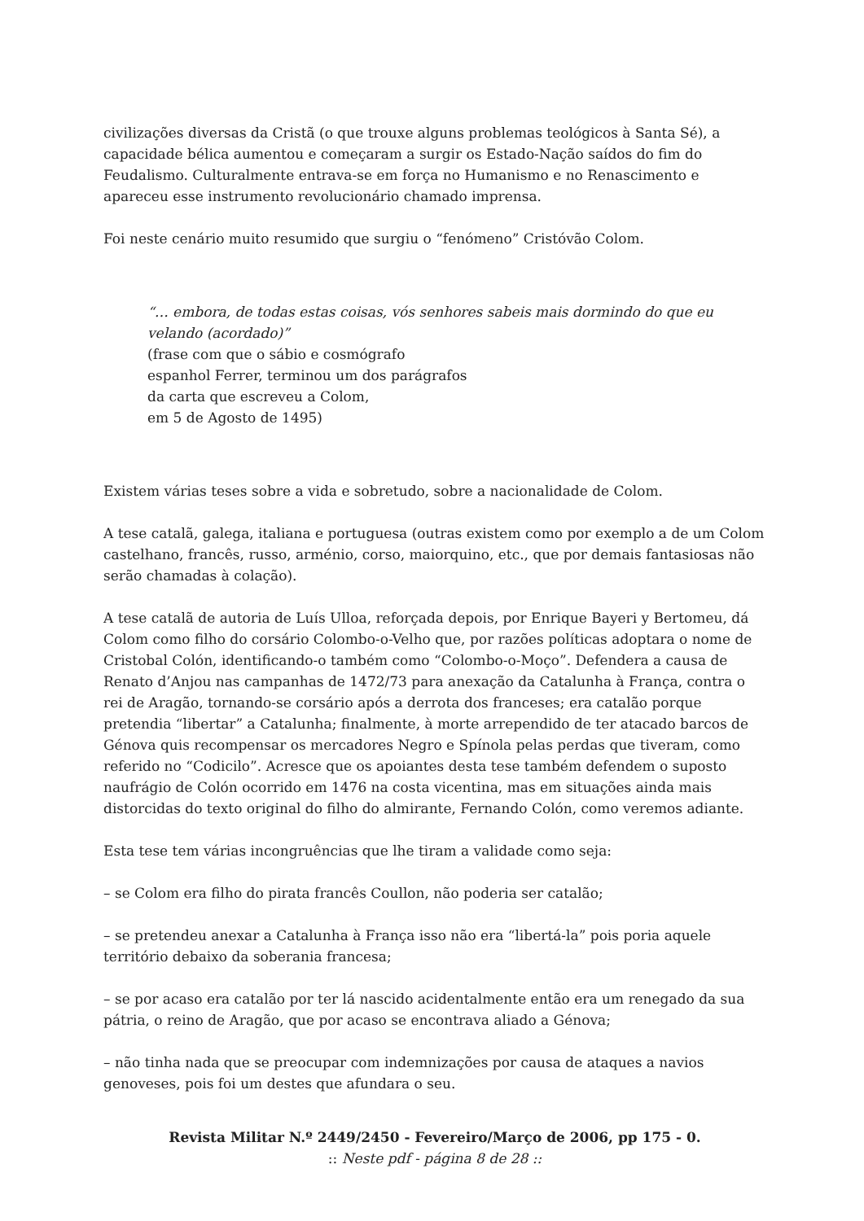civilizações diversas da Cristã (o que trouxe alguns problemas teológicos à Santa Sé), a capacidade bélica aumentou e começaram a surgir os Estado-Nação saídos do fim do Feudalismo. Culturalmente entrava-se em força no Humanismo e no Renascimento e apareceu esse instrumento revolucionário chamado imprensa.
Foi neste cenário muito resumido que surgiu o “fenómeno” Cristóvão Colom.
“… embora, de todas estas coisas, vós senhores sabeis mais dormindo do que eu velando (acordado)”
(frase com que o sábio e cosmógrafo
espanhol Ferrer, terminou um dos parágrafos
da carta que escreveu a Colom,
em 5 de Agosto de 1495)
Existem várias teses sobre a vida e sobretudo, sobre a nacionalidade de Colom.
A tese catalã, galega, italiana e portuguesa (outras existem como por exemplo a de um Colom castelhano, francês, russo, arménio, corso, maiorquino, etc., que por demais fantasiosas não serão chamadas à colação).
A tese catalã de autoria de Luís Ulloa, reforçada depois, por Enrique Bayeri y Bertomeu, dá Colom como filho do corsário Colombo-o-Velho que, por razões políticas adoptara o nome de Cristobal Colón, identificando-o também como “Colombo-o-Moço”. Defendera a causa de Renato d’Anjou nas campanhas de 1472/73 para anexação da Catalunha à França, contra o rei de Aragão, tornando-se corsário após a derrota dos franceses; era catalão porque pretendia “libertar” a Catalunha; finalmente, à morte arrependido de ter atacado barcos de Génova quis recompensar os mercadores Negro e Spínola pelas perdas que tiveram, como referido no “Codicilo”. Acresce que os apoiantes desta tese também defendem o suposto naufrágio de Colón ocorrido em 1476 na costa vicentina, mas em situações ainda mais distorcidas do texto original do filho do almirante, Fernando Colón, como veremos adiante.
Esta tese tem várias incongruências que lhe tiram a validade como seja:
– se Colom era filho do pirata francês Coullon, não poderia ser catalão;
– se pretendeu anexar a Catalunha à França isso não era “libertá-la” pois poria aquele território debaixo da soberania francesa;
– se por acaso era catalão por ter lá nascido acidentalmente então era um renegado da sua pátria, o reino de Aragão, que por acaso se encontrava aliado a Génova;
– não tinha nada que se preocupar com indemnizações por causa de ataques a navios genoveses, pois foi um destes que afundara o seu.
Revista Militar N.º 2449/2450 - Fevereiro/Março de 2006, pp 175 - 0.
:: Neste pdf - página 8 de 28 ::